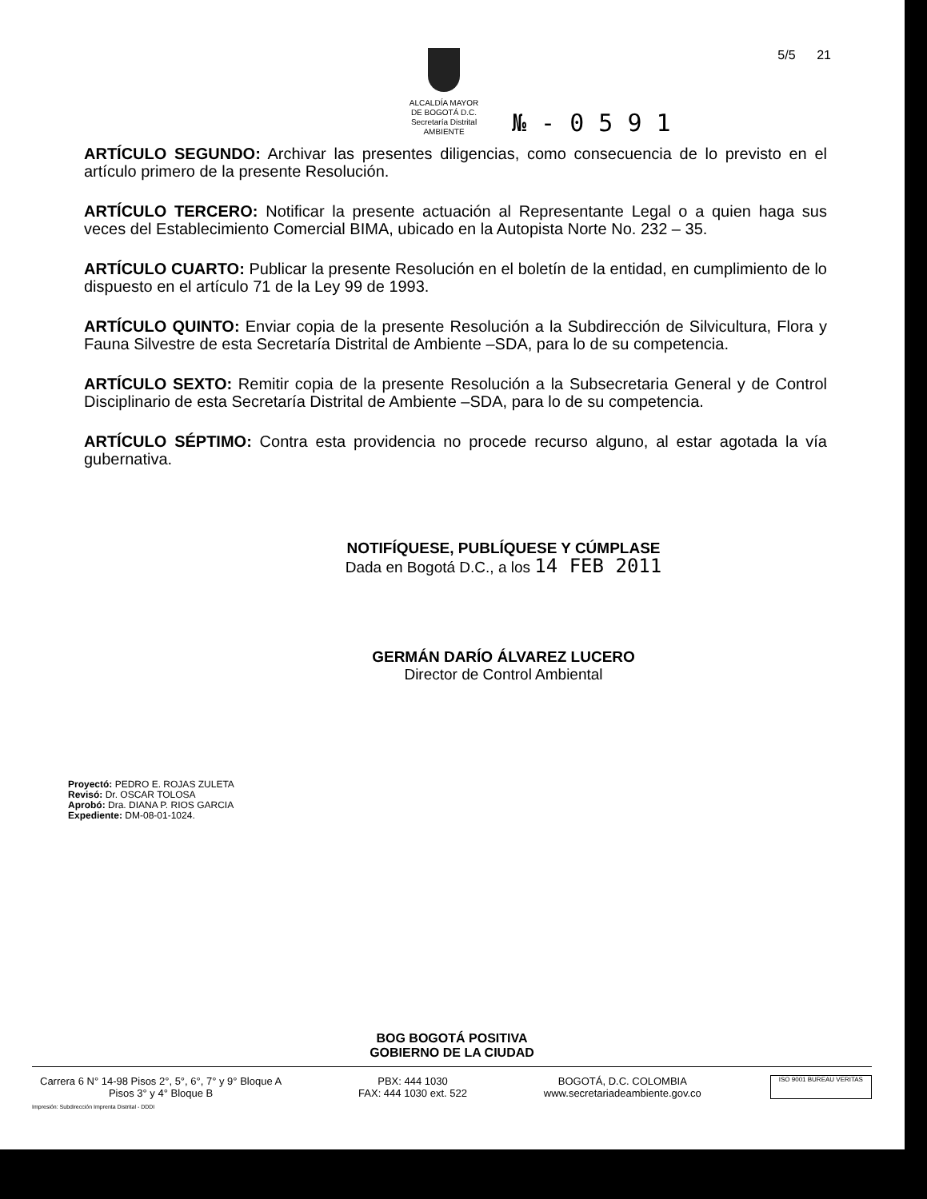ALCALDÍA MAYOR
DE BOGOTÁ D.C.
Secretaría Distrital
AMBIENTE
№ - 0 5 9 1
5/5 21
ARTÍCULO SEGUNDO: Archivar las presentes diligencias, como consecuencia de lo previsto en el artículo primero de la presente Resolución.
ARTÍCULO TERCERO: Notificar la presente actuación al Representante Legal o a quien haga sus veces del Establecimiento Comercial BIMA, ubicado en la Autopista Norte No. 232 – 35.
ARTÍCULO CUARTO: Publicar la presente Resolución en el boletín de la entidad, en cumplimiento de lo dispuesto en el artículo 71 de la Ley 99 de 1993.
ARTÍCULO QUINTO: Enviar copia de la presente Resolución a la Subdirección de Silvicultura, Flora y Fauna Silvestre de esta Secretaría Distrital de Ambiente –SDA, para lo de su competencia.
ARTÍCULO SEXTO: Remitir copia de la presente Resolución a la Subsecretaria General y de Control Disciplinario de esta Secretaría Distrital de Ambiente –SDA, para lo de su competencia.
ARTÍCULO SÉPTIMO: Contra esta providencia no procede recurso alguno, al estar agotada la vía gubernativa.
NOTIFÍQUESE, PUBLÍQUESE Y CÚMPLASE
Dada en Bogotá D.C., a los 14 FEB 2011
GERMÁN DARÍO ÁLVAREZ LUCERO
Director de Control Ambiental
Proyectó: PEDRO E. ROJAS ZULETA
Revisó: Dr. OSCAR TOLOSA
Aprobó: Dra. DIANA P. RIOS GARCIA
Expediente: DM-08-01-1024.
BOG BOGOTÁ POSITIVA
GOBIERNO DE LA CIUDAD
Carrera 6 N° 14-98 Pisos 2°, 5°, 6°, 7° y 9° Bloque A
Pisos 3° y 4° Bloque B
PBX: 444 1030
FAX: 444 1030 ext. 522
BOGOTÁ, D.C. COLOMBIA
www.secretariadeambiente.gov.co
ISO 9001 BUREAU VERITAS
Impresión: Subdirección Imprenta Distrital - DDDI